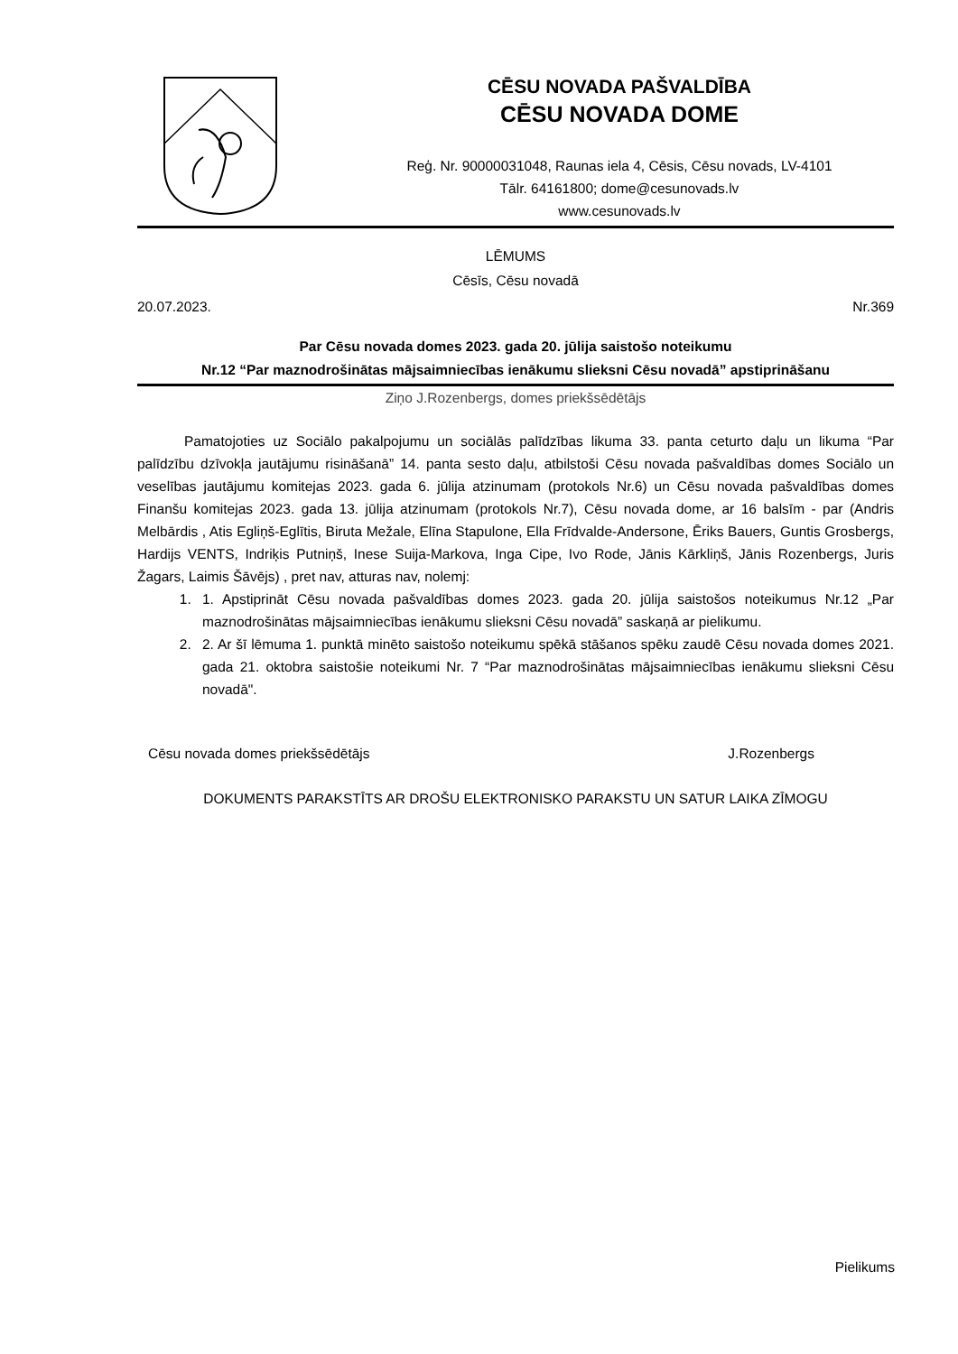CĒSU NOVADA PAŠVALDĪBA
CĒSU NOVADA DOME
Reģ. Nr. 90000031048, Raunas iela 4, Cēsis, Cēsu novads, LV-4101
Tālr. 64161800; dome@cesunovads.lv
www.cesunovads.lv
LĒMUMS
Cēsīs, Cēsu novadā
20.07.2023. Nr.369
Par Cēsu novada domes 2023. gada 20. jūlija saistošo noteikumu
Nr.12 “Par maznodrošinātas mājsaimniecības ienākumu slieksni Cēsu novadā” apstiprināšanu
Ziņo J.Rozenbergs, domes priekšsēdētājs
Pamatojoties uz Sociālo pakalpojumu un sociālās palīdzības likuma 33. panta ceturto daļu un likuma “Par palīdzību dzīvokļa jautājumu risināšanā” 14. panta sesto daļu, atbilstoši Cēsu novada pašvaldības domes Sociālo un veselības jautājumu komitejas 2023. gada 6. jūlija atzinumam (protokols Nr.6) un Cēsu novada pašvaldības domes Finanšu komitejas 2023. gada 13. jūlija atzinumam (protokols Nr.7), Cēsu novada dome, ar 16 balsīm - par (Andris Melbārdis , Atis Egliņš-Eglītis, Biruta Mežale, Elīna Stapulone, Ella Frīdvalde-Andersone, Ēriks Bauers, Guntis Grosbergs, Hardijs VENTS, Indriķis Putniņš, Inese Suija-Markova, Inga Cipe, Ivo Rode, Jānis Kārkliņš, Jānis Rozenbergs, Juris Žagars, Laimis Šāvējs) , pret nav, atturas nav, nolemj:
1. 1. Apstiprināt Cēsu novada pašvaldības domes 2023. gada 20. jūlija saistošos noteikumus Nr.12 „Par maznodrošinātas mājsaimniecības ienākumu slieksni Cēsu novadā” saskaņā ar pielikumu.
2. 2. Ar šī lēmuma 1. punktā minēto saistošo noteikumu spēkā stāšanos spēku zaudē Cēsu novada domes 2021. gada 21. oktobra saistošie noteikumi Nr. 7 “Par maznodrošinātas mājsaimniecības ienākumu slieksni Cēsu novadā".
Cēsu novada domes priekšsēdētājs J.Rozenbergs
DOKUMENTS PARAKSTĪTS AR DROŠU ELEKTRONISKO PARAKSTU UN SATUR LAIKA ZĪMOGU
Pielikums